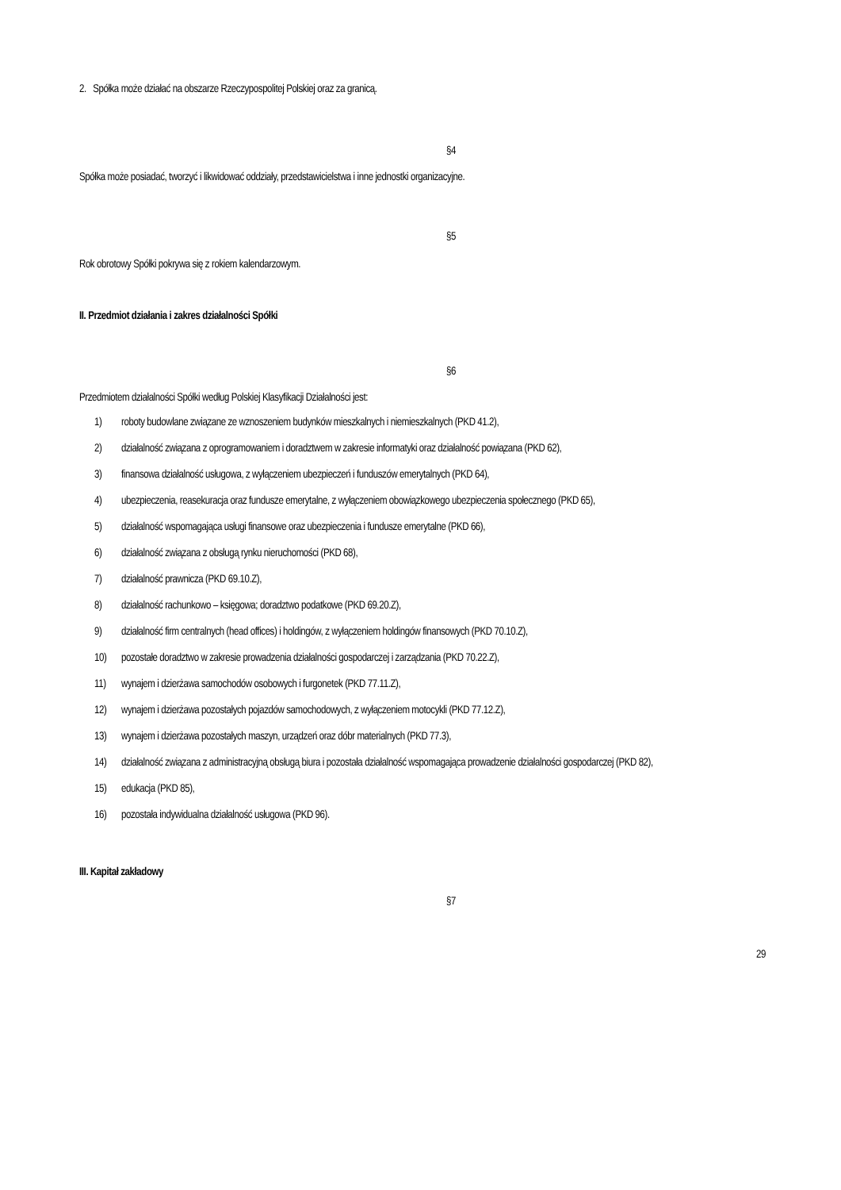2. Spółka może działać na obszarze Rzeczypospolitej Polskiej oraz za granicą.
§4
Spółka może posiadać, tworzyć i likwidować oddziały, przedstawicielstwa i inne jednostki organizacyjne.
§5
Rok obrotowy Spółki pokrywa się z rokiem kalendarzowym.
II. Przedmiot działania i zakres działalności Spółki
§6
Przedmiotem działalności Spółki według Polskiej Klasyfikacji Działalności jest:
1) roboty budowlane związane ze wznoszeniem budynków mieszkalnych i niemieszkalnych (PKD 41.2),
2) działalność związana z oprogramowaniem i doradztwem w zakresie informatyki oraz działalność powiązana (PKD 62),
3) finansowa działalność usługowa, z wyłączeniem ubezpieczeń i funduszów emerytalnych (PKD 64),
4) ubezpieczenia, reasekuracja oraz fundusze emerytalne, z wyłączeniem obowiązkowego ubezpieczenia społecznego (PKD 65),
5) działalność wspomagająca usługi finansowe oraz ubezpieczenia i fundusze emerytalne (PKD 66),
6) działalność związana z obsługą rynku nieruchomości (PKD 68),
7) działalność prawnicza (PKD 69.10.Z),
8) działalność rachunkowo – księgowa; doradztwo podatkowe (PKD 69.20.Z),
9) działalność firm centralnych (head offices) i holdingów, z wyłączeniem holdingów finansowych (PKD 70.10.Z),
10) pozostałe doradztwo w zakresie prowadzenia działalności gospodarczej i zarządzania (PKD 70.22.Z),
11) wynajem i dzierżawa samochodów osobowych i furgonetek (PKD 77.11.Z),
12) wynajem i dzierżawa pozostałych pojazdów samochodowych, z wyłączeniem motocykli (PKD 77.12.Z),
13) wynajem i dzierżawa pozostałych maszyn, urządzeń oraz dóbr materialnych (PKD 77.3),
14) działalność związana z administracyjną obsługą biura i pozostała działalność wspomagająca prowadzenie działalności gospodarczej (PKD 82),
15) edukacja (PKD 85),
16) pozostała indywidualna działalność usługowa (PKD 96).
III. Kapitał zakładowy
§7
29